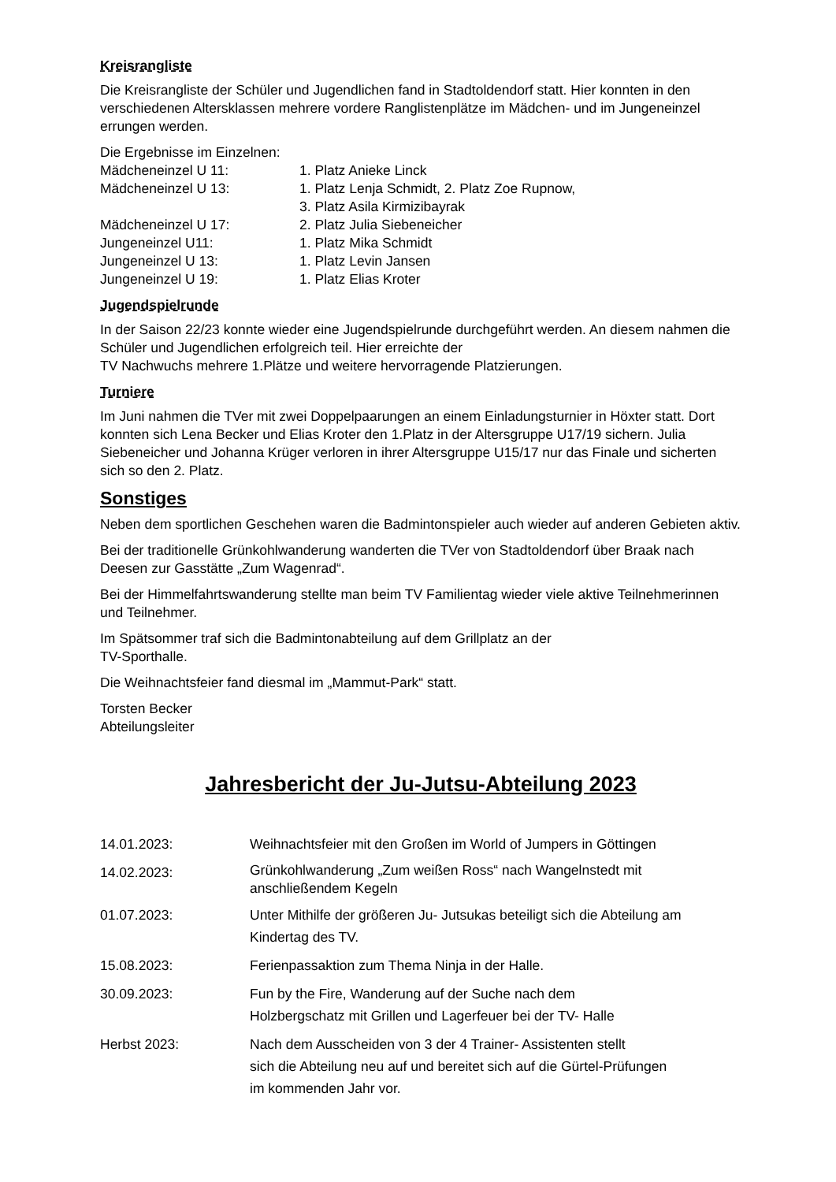Kreisrangliste
Die Kreisrangliste der Schüler und Jugendlichen fand in Stadtoldendorf statt. Hier konnten in den verschiedenen Altersklassen mehrere vordere Ranglistenplätze im Mädchen- und im Jungeneinzel errungen werden.
Die Ergebnisse im Einzelnen:
| Mädcheneinzel U 11: | 1. Platz Anieke Linck |
| Mädcheneinzel U 13: | 1. Platz Lenja Schmidt, 2. Platz Zoe Rupnow, 3. Platz Asila Kirmizibayrak |
| Mädcheneinzel U 17: | 2. Platz Julia Siebeneicher |
| Jungeneinzel U11: | 1. Platz Mika Schmidt |
| Jungeneinzel U 13: | 1. Platz Levin Jansen |
| Jungeneinzel U 19: | 1. Platz Elias Kroter |
Jugendspielrunde
In der Saison 22/23 konnte wieder eine Jugendspielrunde durchgeführt werden. An diesem nahmen die Schüler und Jugendlichen erfolgreich teil. Hier erreichte der
TV Nachwuchs mehrere 1.Plätze und weitere hervorragende Platzierungen.
Turniere
Im Juni nahmen die TVer mit zwei Doppelpaarungen an einem Einladungsturnier in Höxter statt. Dort konnten sich Lena Becker und Elias Kroter den 1.Platz in der Altersgruppe U17/19 sichern. Julia Siebeneicher und Johanna Krüger verloren in ihrer Altersgruppe U15/17 nur das Finale und sicherten sich so den 2. Platz.
Sonstiges
Neben dem sportlichen Geschehen waren die Badmintonspieler auch wieder auf anderen Gebieten aktiv.
Bei der traditionelle Grünkohlwanderung wanderten die TVer von Stadtoldendorf über Braak nach Deesen zur Gasstätte „Zum Wagenrad“.
Bei der Himmelfahrtswanderung stellte man beim TV Familientag wieder viele aktive Teilnehmerinnen und Teilnehmer.
Im Spätsommer traf sich die Badmintonabteilung auf dem Grillplatz an der
TV-Sporthalle.
Die Weihnachtsfeier fand diesmal im „Mammut-Park“ statt.
Torsten Becker
Abteilungsleiter
Jahresbericht der Ju-Jutsu-Abteilung 2023
| 14.01.2023: | Weihnachtsfeier mit den Großen im World of Jumpers in Göttingen |
| 14.02.2023: | Grünkohlwanderung „Zum weißen Ross“ nach Wangelnstedt mit anschließendem Kegeln |
| 01.07.2023: | Unter Mithilfe der größeren Ju- Jutsukas beteiligt sich die Abteilung am Kindertag des TV. |
| 15.08.2023: | Ferienpassaktion zum Thema Ninja in der Halle. |
| 30.09.2023: | Fun by the Fire, Wanderung auf der Suche nach dem Holzbergschatz mit Grillen und Lagerfeuer bei der TV- Halle |
| Herbst 2023: | Nach dem Ausscheiden von 3 der 4 Trainer- Assistenten stellt sich die Abteilung neu auf und bereitet sich auf die Gürtel-Prüfungen im kommenden Jahr vor. |